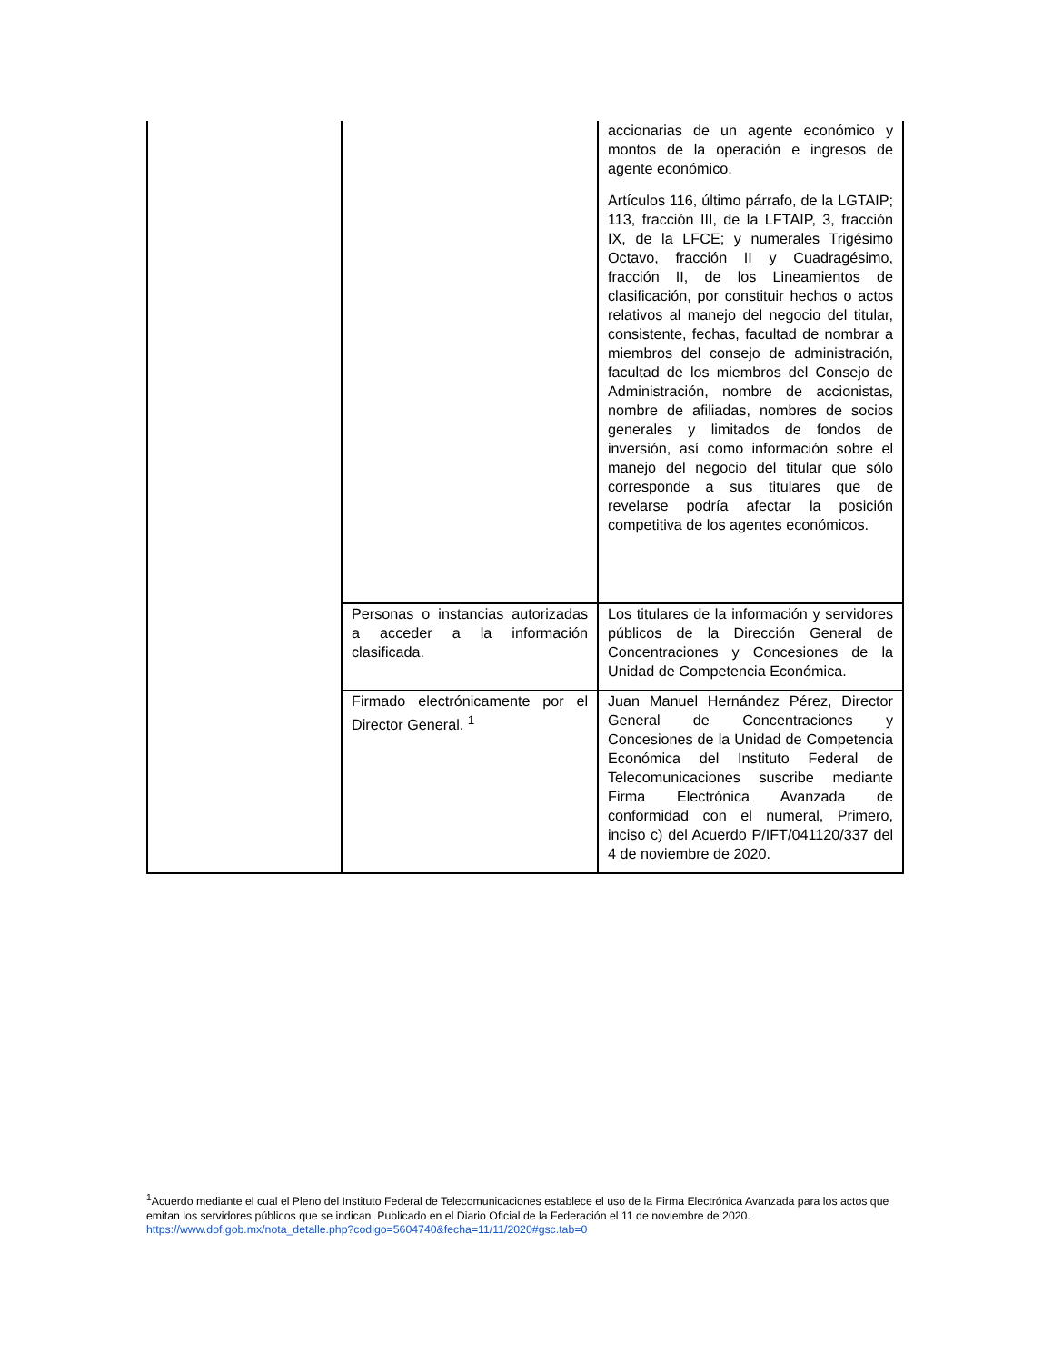| | | accionarias de un agente económico y montos de la operación e ingresos de agente económico. Artículos 116, último párrafo, de la LGTAIP; 113, fracción III, de la LFTAIP, 3, fracción IX, de la LFCE; y numerales Trigésimo Octavo, fracción II y Cuadragésimo, fracción II, de los Lineamientos de clasificación, por constituir hechos o actos relativos al manejo del negocio del titular, consistente, fechas, facultad de nombrar a miembros del consejo de administración, facultad de los miembros del Consejo de Administración, nombre de accionistas, nombre de afiliadas, nombres de socios generales y limitados de fondos de inversión, así como información sobre el manejo del negocio del titular que sólo corresponde a sus titulares que de revelarse podría afectar la posición competitiva de los agentes económicos. |
| | Personas o instancias autorizadas a acceder a la información clasificada. | Los titulares de la información y servidores públicos de la Dirección General de Concentraciones y Concesiones de la Unidad de Competencia Económica. |
| | Firmado electrónicamente por el Director General. <sup>1</sup> | Juan Manuel Hernández Pérez, Director General de Concentraciones y Concesiones de la Unidad de Competencia Económica del Instituto Federal de Telecomunicaciones suscribe mediante Firma Electrónica Avanzada de conformidad con el numeral, Primero, inciso c) del Acuerdo P/IFT/041120/337 del 4 de noviembre de 2020. |
<sup>1</sup> Acuerdo mediante el cual el Pleno del Instituto Federal de Telecomunicaciones establece el uso de la Firma Electrónica Avanzada para los actos que emitan los servidores públicos que se indican. Publicado en el Diario Oficial de la Federación el 11 de noviembre de 2020.
https://www.dof.gob.mx/nota_detalle.php?codigo=5604740&fecha=11/11/2020#gsc.tab=0